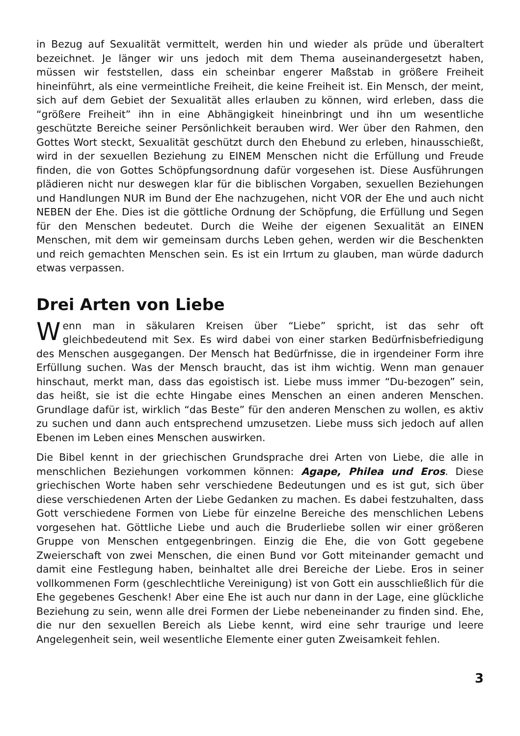in Bezug auf Sexualität vermittelt, werden hin und wieder als prüde und überaltert bezeichnet. Je länger wir uns jedoch mit dem Thema auseinandergesetzt haben, müssen wir feststellen, dass ein scheinbar engerer Maßstab in größere Freiheit hineinführt, als eine vermeintliche Freiheit, die keine Freiheit ist. Ein Mensch, der meint, sich auf dem Gebiet der Sexualität alles erlauben zu können, wird erleben, dass die “größere Freiheit” ihn in eine Abhängigkeit hineinbringt und ihn um wesentliche geschützte Bereiche seiner Persönlichkeit berauben wird. Wer über den Rahmen, den Gottes Wort steckt, Sexualität geschützt durch den Ehebund zu erleben, hinausschießt, wird in der sexuellen Beziehung zu EINEM Menschen nicht die Erfüllung und Freude finden, die von Gottes Schöpfungsordnung dafür vorgesehen ist. Diese Ausführungen plädieren nicht nur deswegen klar für die biblischen Vorgaben, sexuellen Beziehungen und Handlungen NUR im Bund der Ehe nachzugehen, nicht VOR der Ehe und auch nicht NEBEN der Ehe. Dies ist die göttliche Ordnung der Schöpfung, die Erfüllung und Segen für den Menschen bedeutet. Durch die Weihe der eigenen Sexualität an EINEN Menschen, mit dem wir gemeinsam durchs Leben gehen, werden wir die Beschenkten und reich gemachten Menschen sein. Es ist ein Irrtum zu glauben, man würde dadurch etwas verpassen.
Drei Arten von Liebe
Wenn man in säkularen Kreisen über “Liebe” spricht, ist das sehr oft gleichbedeutend mit Sex. Es wird dabei von einer starken Bedürfnisbefriedigung des Menschen ausgegangen. Der Mensch hat Bedürfnisse, die in irgendeiner Form ihre Erfüllung suchen. Was der Mensch braucht, das ist ihm wichtig. Wenn man genauer hinschaut, merkt man, dass das egoistisch ist. Liebe muss immer “Du-bezogen” sein, das heißt, sie ist die echte Hingabe eines Menschen an einen anderen Menschen. Grundlage dafür ist, wirklich “das Beste” für den anderen Menschen zu wollen, es aktiv zu suchen und dann auch entsprechend umzusetzen. Liebe muss sich jedoch auf allen Ebenen im Leben eines Menschen auswirken.
Die Bibel kennt in der griechischen Grundsprache drei Arten von Liebe, die alle in menschlichen Beziehungen vorkommen können: Agape, Philea und Eros. Diese griechischen Worte haben sehr verschiedene Bedeutungen und es ist gut, sich über diese verschiedenen Arten der Liebe Gedanken zu machen. Es dabei festzuhalten, dass Gott verschiedene Formen von Liebe für einzelne Bereiche des menschlichen Lebens vorgesehen hat. Göttliche Liebe und auch die Bruderliebe sollen wir einer größeren Gruppe von Menschen entgegenbringen. Einzig die Ehe, die von Gott gegebene Zweierschaft von zwei Menschen, die einen Bund vor Gott miteinander gemacht und damit eine Festlegung haben, beinhaltet alle drei Bereiche der Liebe. Eros in seiner vollkommenen Form (geschlechtliche Vereinigung) ist von Gott ein ausschließlich für die Ehe gegebenes Geschenk! Aber eine Ehe ist auch nur dann in der Lage, eine glückliche Beziehung zu sein, wenn alle drei Formen der Liebe nebeneinander zu finden sind. Ehe, die nur den sexuellen Bereich als Liebe kennt, wird eine sehr traurige und leere Angelegenheit sein, weil wesentliche Elemente einer guten Zweisamkeit fehlen.
3